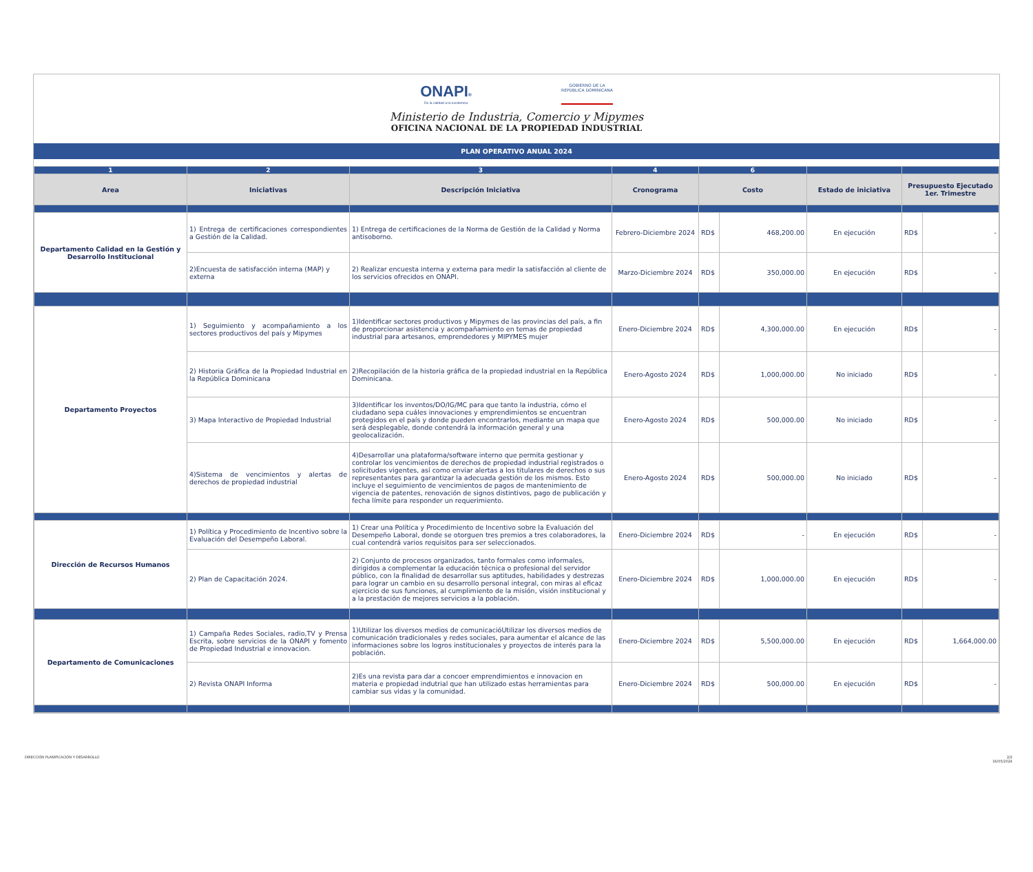ONAPI®
De la calidad a la excelencia
GOBIERNO DE LA
REPÚBLICA DOMINICANA
Ministerio de Industria, Comercio y Mipymes
OFICINA NACIONAL DE LA PROPIEDAD INDUSTRIAL
PLAN OPERATIVO ANUAL 2024
| 1 | 2 | 3 | 4 | 6 | | | | |
| Area | Iniciativas | Descripción Iniciativa | Cronograma | Costo | | Estado de iniciativa | Presupuesto Ejecutado 1er. Trimestre | |
| Departamento Calidad en la Gestión y Desarrollo Institucional | 1) Entrega de certificaciones correspondientes a Gestión de la Calidad. | 1) Entrega de certificaciones de la Norma de Gestión de la Calidad y Norma antisoborno. | Febrero-Diciembre 2024 | RD$ | 468,200.00 | En ejecución | RD$ | - |
| | 2)Encuesta de satisfacción interna (MAP) y externa | 2) Realizar encuesta interna y externa para medir la satisfacción al cliente de los servicios ofrecidos en ONAPI. | Marzo-Diciembre 2024 | RD$ | 350,000.00 | En ejecución | RD$ | - |
| Departamento Proyectos | 1) Seguimiento y acompañamiento a los sectores productivos del país y Mipymes | 1)Identificar sectores productivos y Mipymes de las provincias del país, a fin de proporcionar asistencia y acompañamiento en temas de propiedad industrial para artesanos, emprendedores y MIPYMES mujer | Enero-Diciembre 2024 | RD$ | 4,300,000.00 | En ejecución | RD$ | - |
| | 2) Historia Gráfica de la Propiedad Industrial en la República Dominicana | 2)Recopilación de la historia gráfica de la propiedad industrial en la República Dominicana. | Enero-Agosto 2024 | RD$ | 1,000,000.00 | No iniciado | RD$ | - |
| | 3) Mapa Interactivo de Propiedad Industrial | 3)Identificar los inventos/DO/IG/MC para que tanto la industria, cómo el ciudadano sepa cuáles innovaciones y emprendimientos se encuentran protegidos en el país y donde pueden encontrarlos, mediante un mapa que será desplegable, donde contendrá la información general y una geolocalización. | Enero-Agosto 2024 | RD$ | 500,000.00 | No iniciado | RD$ | - |
| | 4)Sistema de vencimientos y alertas de derechos de propiedad industrial | 4)Desarrollar una plataforma/software interno que permita gestionar y controlar los vencimientos de derechos de propiedad industrial registrados o solicitudes vigentes, así como enviar alertas a los titulares de derechos o sus representantes para garantizar la adecuada gestión de los mismos. Esto incluye el seguimiento de vencimientos de pagos de mantenimiento de vigencia de patentes, renovación de signos distintivos, pago de publicación y fecha límite para responder un requerimiento. | Enero-Agosto 2024 | RD$ | 500,000.00 | No iniciado | RD$ | - |
| Dirección de Recursos Humanos | 1) Política y Procedimiento de Incentivo sobre la Evaluación del Desempeño Laboral. | 1) Crear una Política y Procedimiento de Incentivo sobre la Evaluación del Desempeño Laboral, donde se otorguen tres premios a tres colaboradores, la cual contendrá varios requisitos para ser seleccionados. | Enero-Diciembre 2024 | RD$ | - | En ejecución | RD$ | - |
| | 2) Plan de Capacitación 2024. | 2) Conjunto de procesos organizados, tanto formales como informales, dirigidos a complementar la educación técnica o profesional del servidor público, con la finalidad de desarrollar sus aptitudes, habilidades y destrezas para lograr un cambio en su desarrollo personal integral, con miras al eficaz ejercicio de sus funciones, al cumplimiento de la misión, visión institucional y a la prestación de mejores servicios a la población. | Enero-Diciembre 2024 | RD$ | 1,000,000.00 | En ejecución | RD$ | - |
| Departamento de Comunicaciones | 1) Campaña Redes Sociales, radio,TV y Prensa Escrita, sobre servicios de la ONAPI y fomento de Propiedad Industrial e innovacion. | 1)Utilizar los diversos medios de comunicacióUtilizar los diversos medios de comunicación tradicionales y redes sociales, para aumentar el alcance de las informaciones sobre los logros institucionales y proyectos de interés para la población. | Enero-Diciembre 2024 | RD$ | 5,500,000.00 | En ejecución | RD$ | 1,664,000.00 |
| | 2) Revista ONAPI Informa | 2)Es una revista para dar a concoer emprendimientos e innovacion en materia e propiedad indutrial que han utilizado estas herramientas para cambiar sus vidas y la comunidad. | Enero-Diciembre 2024 | RD$ | 500,000.00 | En ejecución | RD$ | - |
DIRECCIÓN PLANIFICACIÓN Y DESARROLLO 2/2
16/05/2024